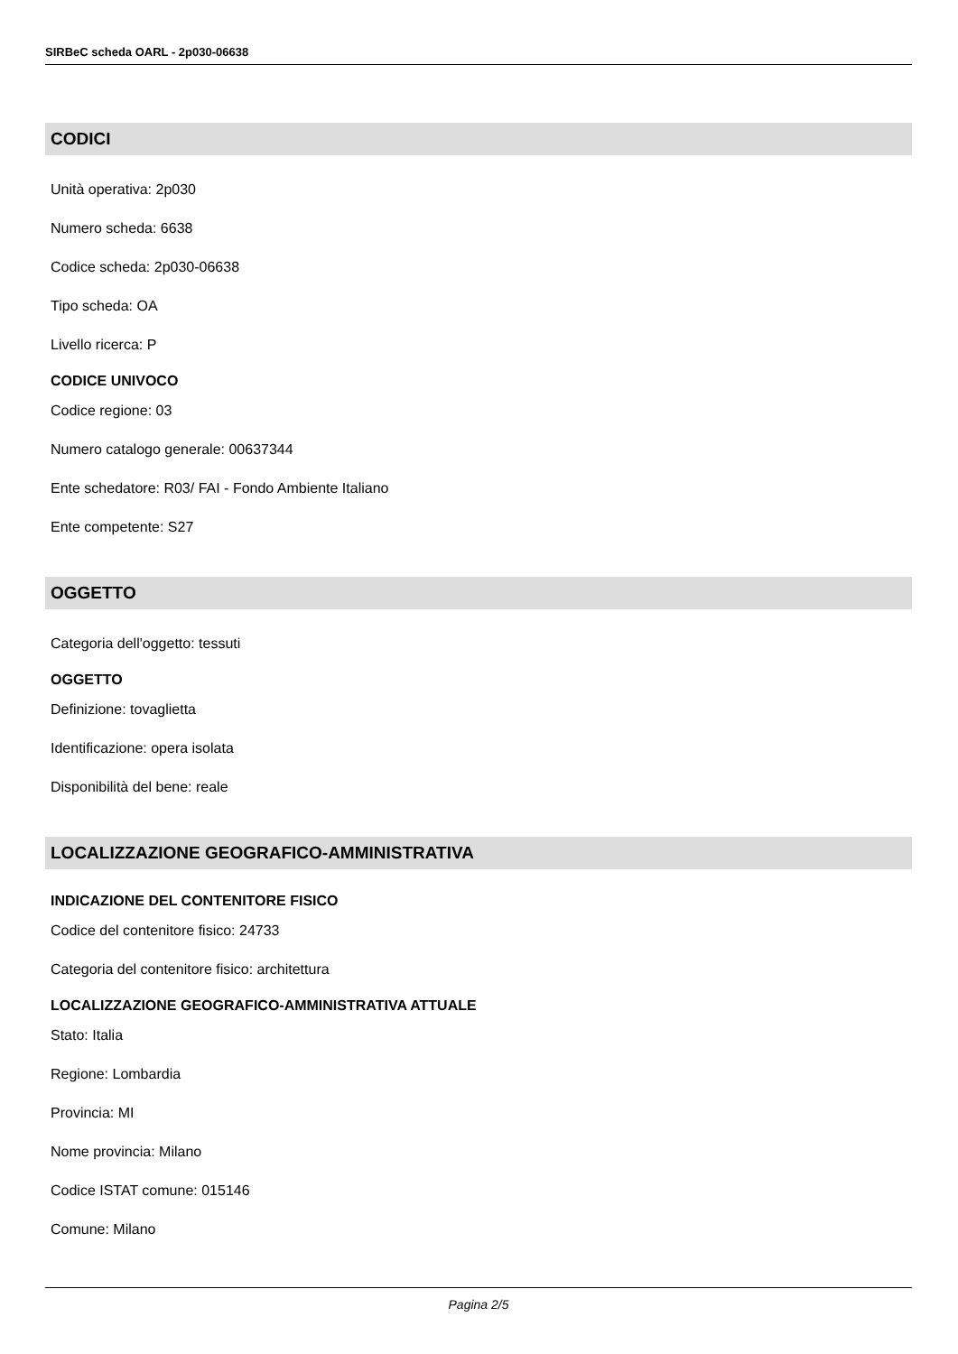SIRBeC scheda OARL - 2p030-06638
CODICI
Unità operativa: 2p030
Numero scheda: 6638
Codice scheda: 2p030-06638
Tipo scheda: OA
Livello ricerca: P
CODICE UNIVOCO
Codice regione: 03
Numero catalogo generale: 00637344
Ente schedatore: R03/ FAI - Fondo Ambiente Italiano
Ente competente: S27
OGGETTO
Categoria dell'oggetto: tessuti
OGGETTO
Definizione: tovaglietta
Identificazione: opera isolata
Disponibilità del bene: reale
LOCALIZZAZIONE GEOGRAFICO-AMMINISTRATIVA
INDICAZIONE DEL CONTENITORE FISICO
Codice del contenitore fisico: 24733
Categoria del contenitore fisico: architettura
LOCALIZZAZIONE GEOGRAFICO-AMMINISTRATIVA ATTUALE
Stato: Italia
Regione: Lombardia
Provincia: MI
Nome provincia: Milano
Codice ISTAT comune: 015146
Comune: Milano
Pagina 2/5